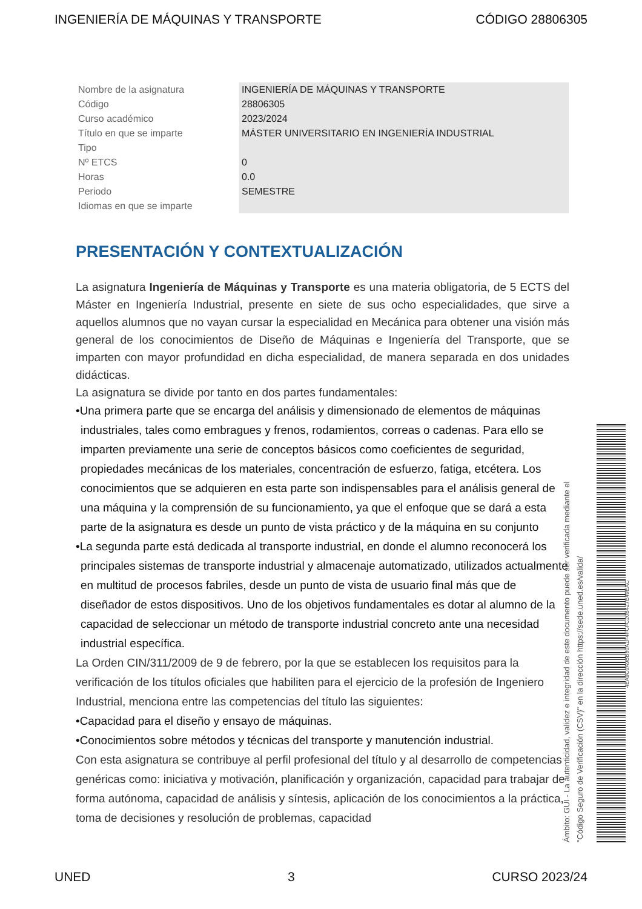INGENIERÍA DE MÁQUINAS Y TRANSPORTE CÓDIGO 28806305
| Nombre de la asignatura | INGENIERÍA DE MÁQUINAS Y TRANSPORTE |
| Código | 28806305 |
| Curso académico | 2023/2024 |
| Título en que se imparte | MÁSTER UNIVERSITARIO EN INGENIERÍA INDUSTRIAL |
| Tipo | |
| Nº ETCS | 0 |
| Horas | 0.0 |
| Periodo | SEMESTRE |
| Idiomas en que se imparte | |
PRESENTACIÓN Y CONTEXTUALIZACIÓN
La asignatura Ingeniería de Máquinas y Transporte es una materia obligatoria, de 5 ECTS del Máster en Ingeniería Industrial, presente en siete de sus ocho especialidades, que sirve a aquellos alumnos que no vayan cursar la especialidad en Mecánica para obtener una visión más general de los conocimientos de Diseño de Máquinas e Ingeniería del Transporte, que se imparten con mayor profundidad en dicha especialidad, de manera separada en dos unidades didácticas.
La asignatura se divide por tanto en dos partes fundamentales:
•Una primera parte que se encarga del análisis y dimensionado de elementos de máquinas industriales, tales como embragues y frenos, rodamientos, correas o cadenas. Para ello se imparten previamente una serie de conceptos básicos como coeficientes de seguridad, propiedades mecánicas de los materiales, concentración de esfuerzo, fatiga, etcétera. Los conocimientos que se adquieren en esta parte son indispensables para el análisis general de una máquina y la comprensión de su funcionamiento, ya que el enfoque que se dará a esta parte de la asignatura es desde un punto de vista práctico y de la máquina en su conjunto
•La segunda parte está dedicada al transporte industrial, en donde el alumno reconocerá los principales sistemas de transporte industrial y almacenaje automatizado, utilizados actualmente en multitud de procesos fabriles, desde un punto de vista de usuario final más que de diseñador de estos dispositivos. Uno de los objetivos fundamentales es dotar al alumno de la capacidad de seleccionar un método de transporte industrial concreto ante una necesidad industrial específica.
La Orden CIN/311/2009 de 9 de febrero, por la que se establecen los requisitos para la verificación de los títulos oficiales que habiliten para el ejercicio de la profesión de Ingeniero Industrial, menciona entre las competencias del título las siguientes:
•Capacidad para el diseño y ensayo de máquinas.
•Conocimientos sobre métodos y técnicas del transporte y manutención industrial.
Con esta asignatura se contribuye al perfil profesional del título y al desarrollo de competencias genéricas como: iniciativa y motivación, planificación y organización, capacidad para trabajar de forma autónoma, capacidad de análisis y síntesis, aplicación de los conocimientos a la práctica, toma de decisiones y resolución de problemas, capacidad
Ámbito: GUI - La autenticidad, validez e integridad de este documento puede ser verificada mediante el
"Código Seguro de Verificación (CSV)" en la dirección https://sede.uned.es/valida/
4EA9C0A9BB80A1F4FCFC20B427E49EAC
UNED 3 CURSO 2023/24